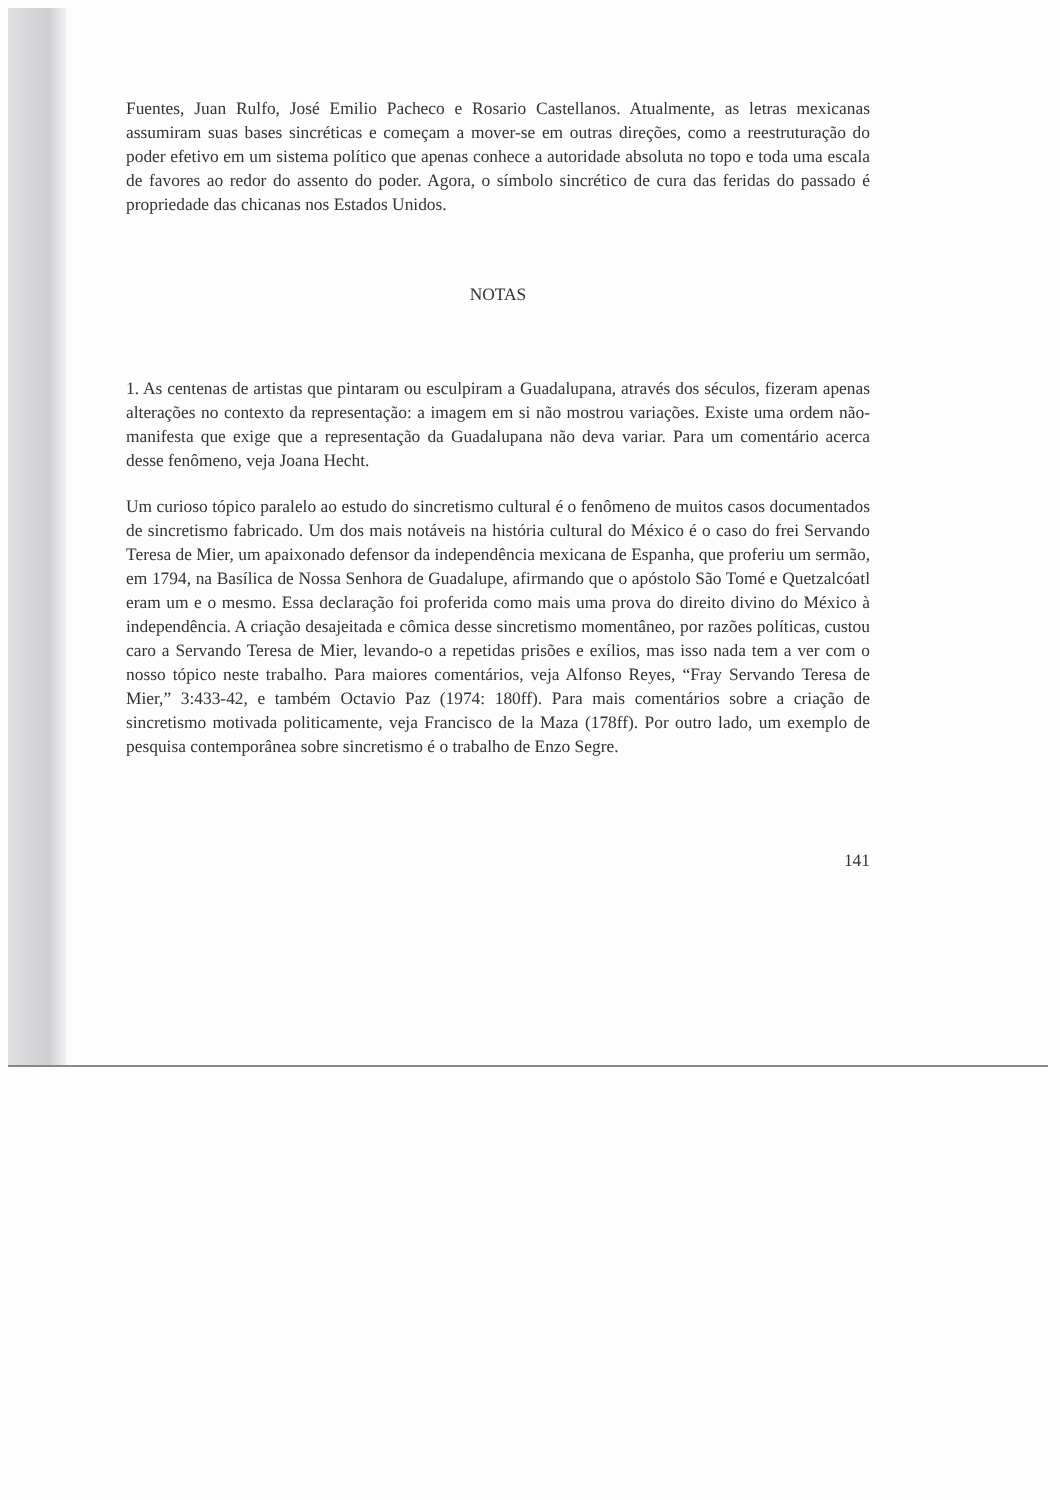Fuentes, Juan Rulfo, José Emilio Pacheco e Rosario Castellanos. Atualmente, as letras mexicanas assumiram suas bases sincréticas e começam a mover-se em outras direções, como a reestruturação do poder efetivo em um sistema político que apenas conhece a autoridade absoluta no topo e toda uma escala de favores ao redor do assento do poder. Agora, o símbolo sincrético de cura das feridas do passado é propriedade das chicanas nos Estados Unidos.
NOTAS
1. As centenas de artistas que pintaram ou esculpiram a Guadalupana, através dos séculos, fizeram apenas alterações no contexto da representação: a imagem em si não mostrou variações. Existe uma ordem não-manifesta que exige que a representação da Guadalupana não deva variar. Para um comentário acerca desse fenômeno, veja Joana Hecht.
Um curioso tópico paralelo ao estudo do sincretismo cultural é o fenômeno de muitos casos documentados de sincretismo fabricado. Um dos mais notáveis na história cultural do México é o caso do frei Servando Teresa de Mier, um apaixonado defensor da independência mexicana de Espanha, que proferiu um sermão, em 1794, na Basílica de Nossa Senhora de Guadalupe, afirmando que o apóstolo São Tomé e Quetzalcóatl eram um e o mesmo. Essa declaração foi proferida como mais uma prova do direito divino do México à independência. A criação desajeitada e cômica desse sincretismo momentâneo, por razões políticas, custou caro a Servando Teresa de Mier, levando-o a repetidas prisões e exílios, mas isso nada tem a ver com o nosso tópico neste trabalho. Para maiores comentários, veja Alfonso Reyes, “Fray Servando Teresa de Mier,” 3:433-42, e também Octavio Paz (1974: 180ff). Para mais comentários sobre a criação de sincretismo motivada politicamente, veja Francisco de la Maza (178ff). Por outro lado, um exemplo de pesquisa contemporânea sobre sincretismo é o trabalho de Enzo Segre.
141